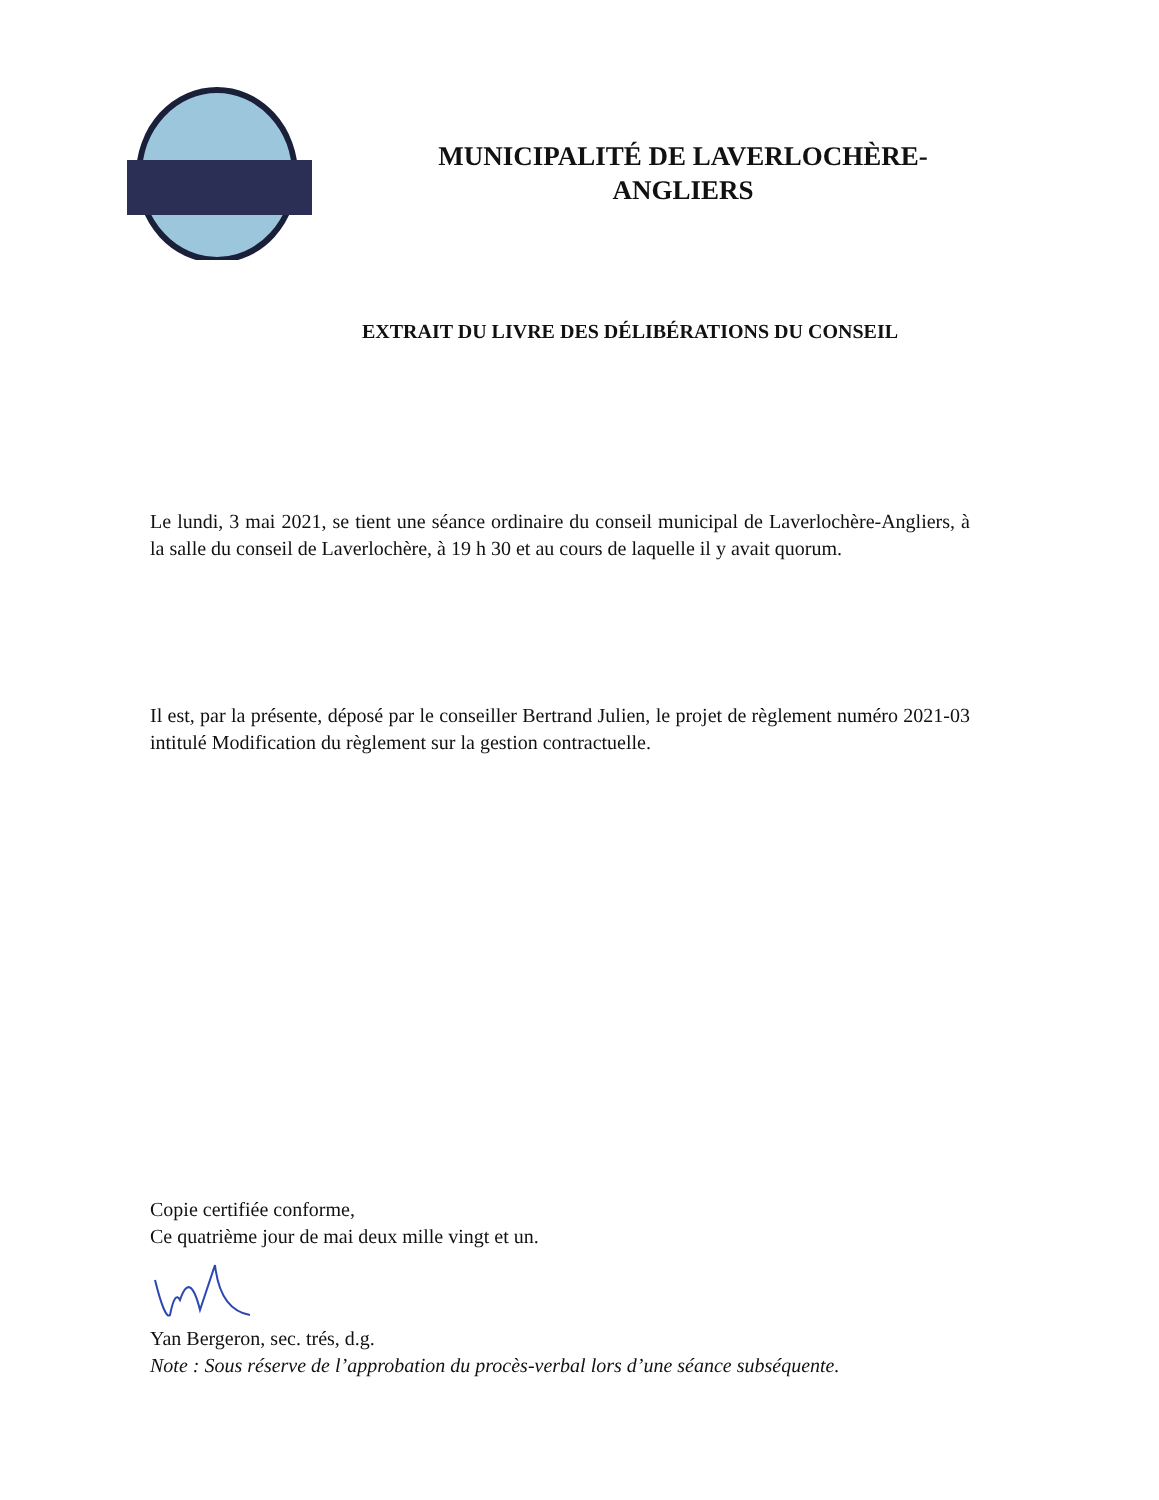MUNICIPALITÉ DE LAVERLOCHÈRE-
ANGLIERS
EXTRAIT DU LIVRE DES DÉLIBÉRATIONS DU CONSEIL
Le lundi, 3 mai 2021, se tient une séance ordinaire du conseil municipal de Laverlochère-Angliers, à la salle du conseil de Laverlochère, à 19 h 30 et au cours de laquelle il y avait quorum.
Il est, par la présente, déposé par le conseiller Bertrand Julien, le projet de règlement numéro 2021-03 intitulé Modification du règlement sur la gestion contractuelle.
Copie certifiée conforme,
Ce quatrième jour de mai deux mille vingt et un.
Yan Bergeron, sec. trés, d.g.
Note : Sous réserve de l’approbation du procès-verbal lors d’une séance subséquente.